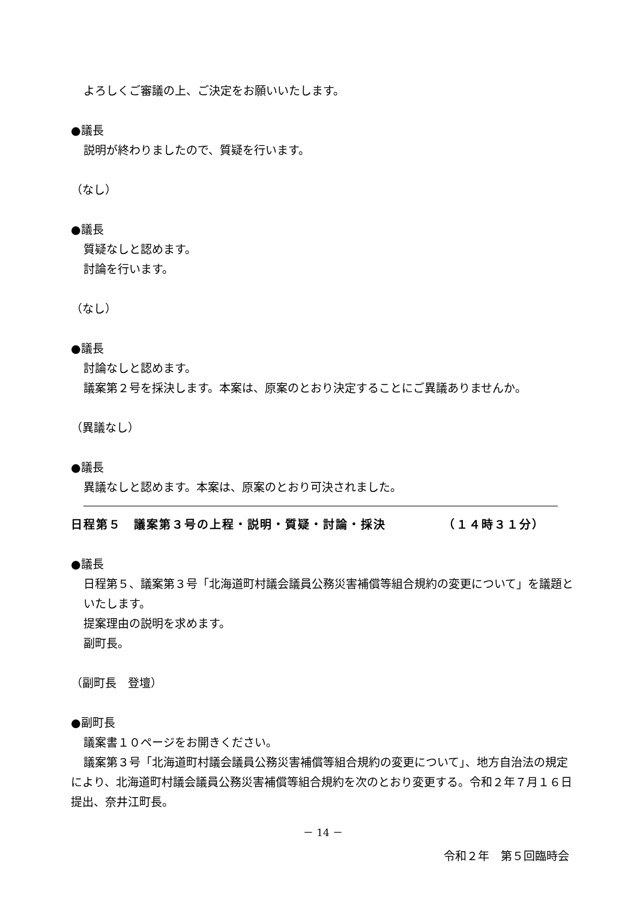よろしくご審議の上、ご決定をお願いいたします。
●議長
説明が終わりましたので、質疑を行います。
（なし）
●議長
質疑なしと認めます。
討論を行います。
（なし）
●議長
討論なしと認めます。
議案第２号を採決します。本案は、原案のとおり決定することにご異議ありませんか。
（異議なし）
●議長
異議なしと認めます。本案は、原案のとおり可決されました。
日程第５　議案第３号の上程・説明・質疑・討論・採決　　　　　（１４時３１分）
●議長
日程第５、議案第３号「北海道町村議会議員公務災害補償等組合規約の変更について」を議題といたします。
提案理由の説明を求めます。
副町長。
（副町長　登壇）
●副町長
議案書１０ページをお開きください。
議案第３号「北海道町村議会議員公務災害補償等組合規約の変更について」、地方自治法の規定により、北海道町村議会議員公務災害補償等組合規約を次のとおり変更する。令和２年７月１６日提出、奈井江町長。
－ 14 －
令和２年　第５回臨時会